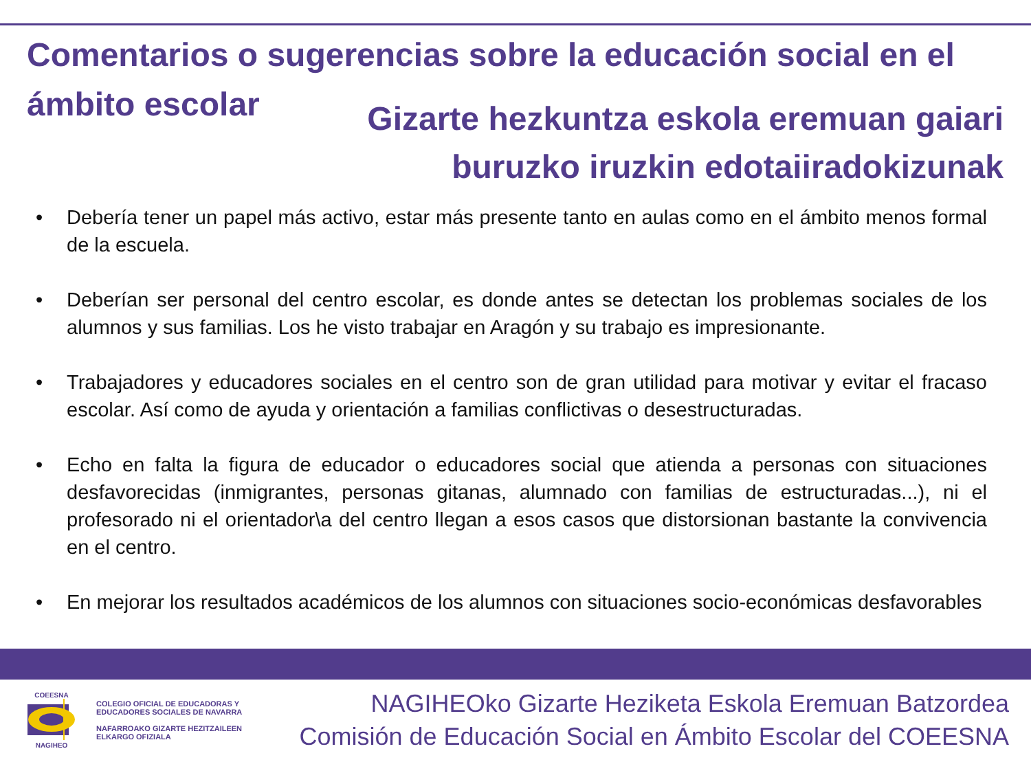Comentarios o sugerencias sobre la educación social en el ámbito escolar
Gizarte hezkuntza eskola eremuan gaiari
buruzko iruzkin edotaiiradokizunak
• Debería tener un papel más activo, estar más presente tanto en aulas como en el ámbito menos formal de la escuela.
• Deberían ser personal del centro escolar, es donde antes se detectan los problemas sociales de los alumnos y sus familias. Los he visto trabajar en Aragón y su trabajo es impresionante.
• Trabajadores y educadores sociales en el centro son de gran utilidad para motivar y evitar el fracaso escolar. Así como de ayuda y orientación a familias conflictivas o desestructuradas.
• Echo en falta la figura de educador o educadores social que atienda a personas con situaciones desfavorecidas (inmigrantes, personas gitanas, alumnado con familias de estructuradas...), ni el profesorado ni el orientador\a del centro llegan a esos casos que distorsionan bastante la convivencia en el centro.
• En mejorar los resultados académicos de los alumnos con situaciones socio-económicas desfavorables
COEESNA
NAGIHEO
COLEGIO OFICIAL DE EDUCADORAS Y
EDUCADORES SOCIALES DE NAVARRA
NAFARROAKO GIZARTE HEZITZAILEEN
ELKARGO OFIZIALA
NAGIHEOko Gizarte Heziketa Eskola Eremuan Batzordea
Comisión de Educación Social en Ámbito Escolar del COEESNA